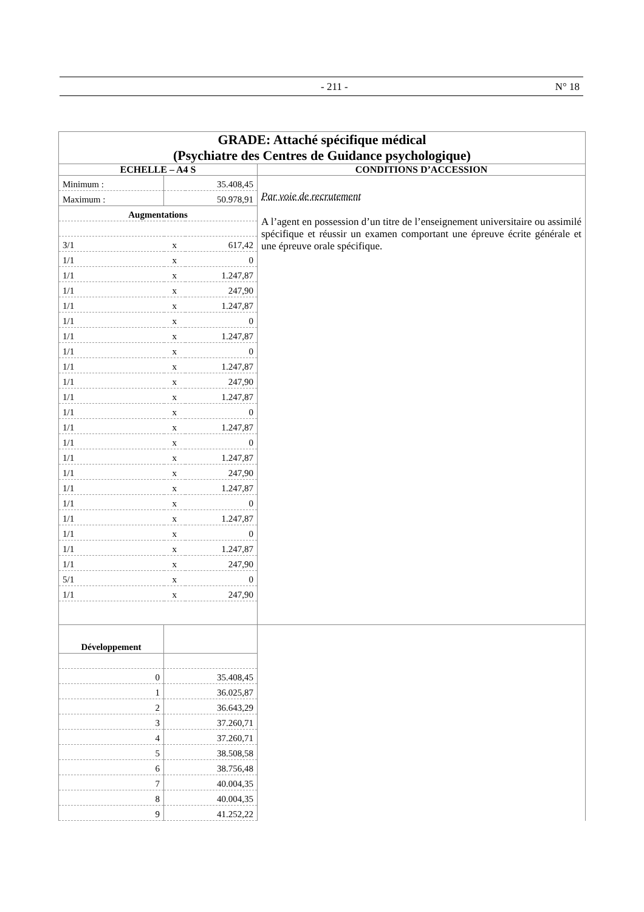- 211 - N° 18
| GRADE: Attaché spécifique médical (Psychiatre des Centres de Guidance psychologique) | |
| ECHELLE – A4 S | CONDITIONS D’ACCESSION |
| / Minimum : / 35.408,45 / / / Maximum : / 50.978,91 / / / Augmentations / / / / 3/1 / x / 617,42 / / 1/1 / x / 0 / / 1/1 / x / 1.247,87 / / 1/1 / x / 247,90 / / 1/1 / x / 1.247,87 / / 1/1 / x / 0 / / 1/1 / x / 1.247,87 / / 1/1 / x / 0 / / 1/1 / x / 1.247,87 / / 1/1 / x / 247,90 / / 1/1 / x / 1.247,87 / / 1/1 / x / 0 / / 1/1 / x / 1.247,87 / / 1/1 / x / 0 / / 1/1 / x / 1.247,87 / / 1/1 / x / 247,90 / / 1/1 / x / 1.247,87 / / 1/1 / x / 0 / / 1/1 / x / 1.247,87 / / 1/1 / x / 0 / / 1/1 / x / 1.247,87 / / 1/1 / x / 247,90 / / 5/1 / x / 0 / / 1/1 / x / 247,90 / | Par voie de recrutement A l’agent en possession d’un titre de l’enseignement universitaire ou assimilé spécifique et réussir un examen comportant une épreuve écrite générale et une épreuve orale spécifique. |
| / Développement / / / 0 / 35.408,45 / / 1 / 36.025,87 / / 2 / 36.643,29 / / 3 / 37.260,71 / / 4 / 37.260,71 / / 5 / 38.508,58 / / 6 / 38.756,48 / / 7 / 40.004,35 / / 8 / 40.004,35 / / 9 / 41.252,22 / | |